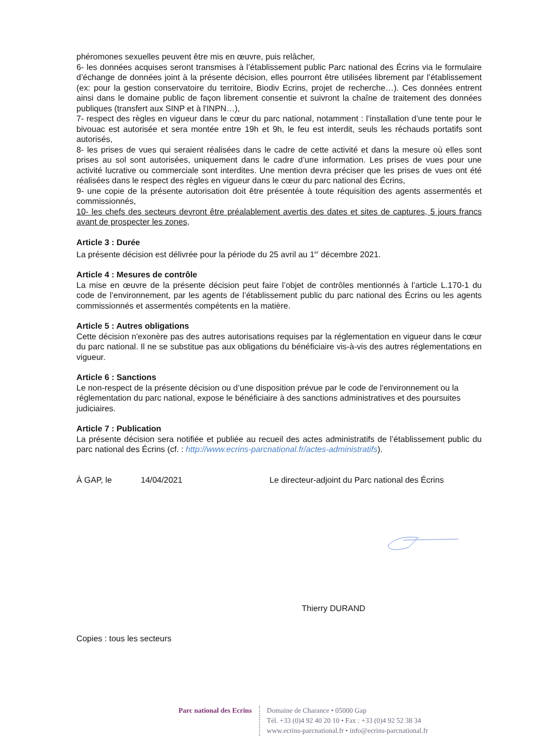phéromones sexuelles peuvent être mis en œuvre, puis relâcher,
6- les données acquises seront transmises à l’établissement public Parc national des Écrins via le formulaire d’échange de données joint à la présente décision, elles pourront être utilisées librement par l’établissement (ex: pour la gestion conservatoire du territoire, Biodiv Ecrins, projet de recherche…). Ces données entrent ainsi dans le domaine public de façon librement consentie et suivront la chaîne de traitement des données publiques (transfert aux SINP et à l'INPN…),
7- respect des règles en vigueur dans le cœur du parc national, notamment : l’installation d’une tente pour le bivouac est autorisée et sera montée entre 19h et 9h, le feu est interdit, seuls les réchauds portatifs sont autorisés,
8- les prises de vues qui seraient réalisées dans le cadre de cette activité et dans la mesure où elles sont prises au sol sont autorisées, uniquement dans le cadre d’une information. Les prises de vues pour une activité lucrative ou commerciale sont interdites. Une mention devra préciser que les prises de vues ont été réalisées dans le respect des règles en vigueur dans le cœur du parc national des Écrins,
9- une copie de la présente autorisation doit être présentée à toute réquisition des agents assermentés et commissionnés,
10- les chefs des secteurs devront être préalablement avertis des dates et sites de captures, 5 jours francs avant de prospecter les zones,
Article 3 : Durée
La présente décision est délivrée pour la période du 25 avril au 1<sup>er</sup> décembre 2021.
Article 4 : Mesures de contrôle
La mise en œuvre de la présente décision peut faire l’objet de contrôles mentionnés à l’article L.170-1 du code de l’environnement, par les agents de l’établissement public du parc national des Écrins ou les agents commissionnés et assermentés compétents en la matière.
Article 5 : Autres obligations
Cette décision n'exonère pas des autres autorisations requises par la réglementation en vigueur dans le cœur du parc national. Il ne se substitue pas aux obligations du bénéficiaire vis-à-vis des autres réglementations en vigueur.
Article 6 : Sanctions
Le non-respect de la présente décision ou d’une disposition prévue par le code de l'environnement ou la réglementation du parc national, expose le bénéficiaire à des sanctions administratives et des poursuites judiciaires.
Article 7 : Publication
La présente décision sera notifiée et publiée au recueil des actes administratifs de l’établissement public du parc national des Écrins (cf. : http://www.ecrins-parcnational.fr/actes-administratifs).
À GAP, le 14/04/2021 Le directeur-adjoint du Parc national des Écrins
Thierry DURAND
Copies : tous les secteurs
Parc national des Ecrins
Domaine de Charance • 05000 Gap
Tél. +33 (0)4 92 40 20 10 • Fax : +33 (0)4 92 52 38 34
www.ecrins-parcnational.fr • info@ecrins-parcnational.fr